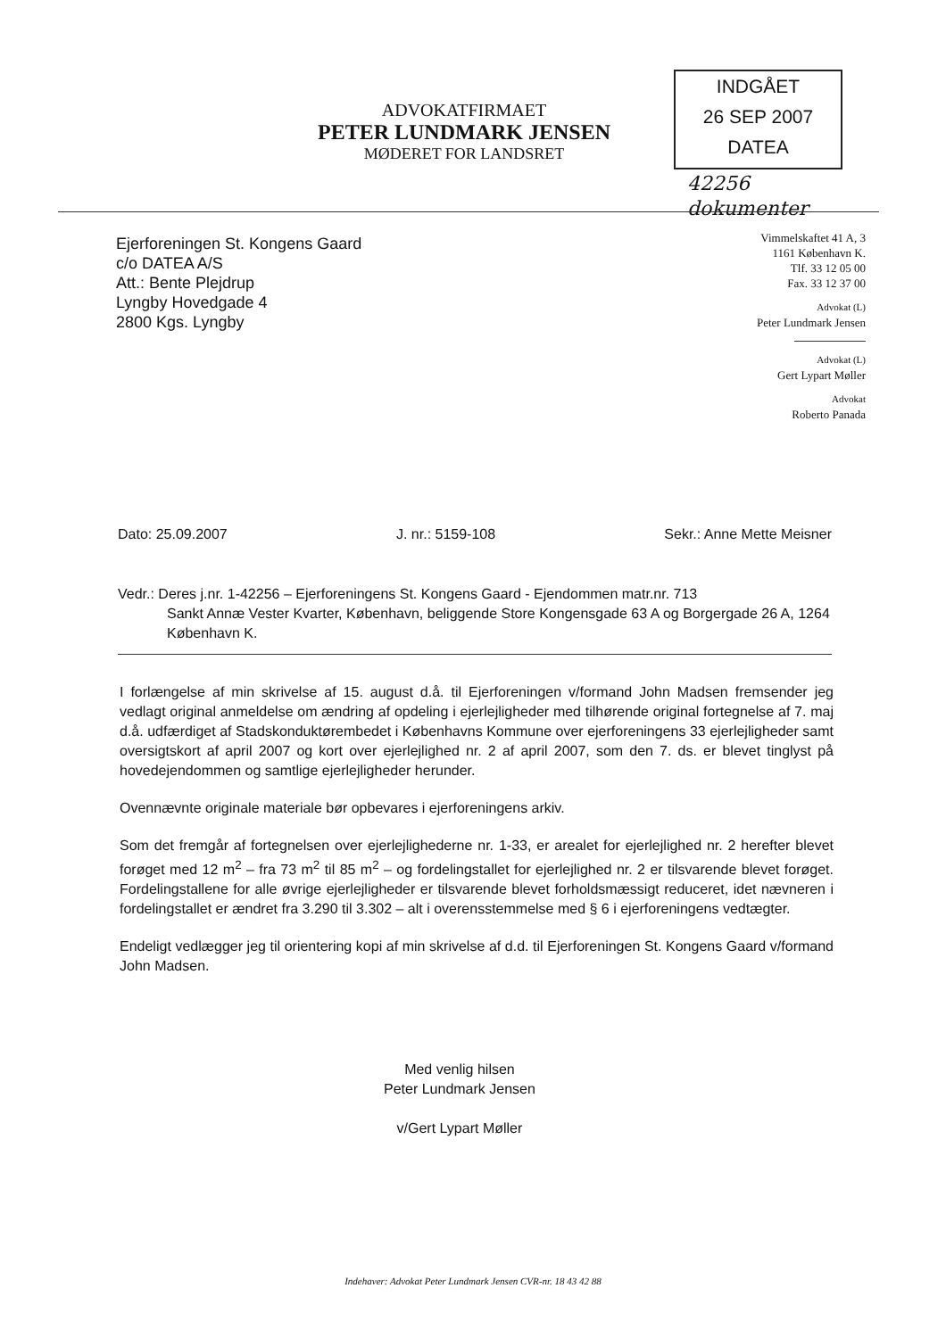ADVOKATFIRMAET
PETER LUNDMARK JENSEN
MØDERET FOR LANDSRET
INDGÅET
26 SEP 2007
DATEA
42256
dokumenter
Ejerforeningen St. Kongens Gaard
c/o DATEA A/S
Att.: Bente Plejdrup
Lyngby Hovedgade 4
2800 Kgs. Lyngby
Vimmelskaftet 41 A, 3
1161 København K.
Tlf. 33 12 05 00
Fax. 33 12 37 00
Advokat (L)
Peter Lundmark Jensen
Advokat (L)
Gert Lypart Møller
Advokat
Roberto Panada
Dato: 25.09.2007 J. nr.: 5159-108 Sekr.: Anne Mette Meisner
Vedr.: Deres j.nr. 1-42256 – Ejerforeningens St. Kongens Gaard - Ejendommen matr.nr. 713
Sankt Annæ Vester Kvarter, København, beliggende Store Kongensgade 63 A og Borgergade 26 A, 1264 København K.
I forlængelse af min skrivelse af 15. august d.å. til Ejerforeningen v/formand John Madsen fremsender jeg vedlagt original anmeldelse om ændring af opdeling i ejerlejligheder med tilhørende original fortegnelse af 7. maj d.å. udfærdiget af Stadskonduktørembedet i Københavns Kommune over ejerforeningens 33 ejerlejligheder samt oversigtskort af april 2007 og kort over ejerlejlighed nr. 2 af april 2007, som den 7. ds. er blevet tinglyst på hovedejendommen og samtlige ejerlejligheder herunder.
Ovennævnte originale materiale bør opbevares i ejerforeningens arkiv.
Som det fremgår af fortegnelsen over ejerlejlighederne nr. 1-33, er arealet for ejerlejlighed nr. 2 herefter blevet forøget med 12 m<sup>2</sup> – fra 73 m<sup>2</sup> til 85 m<sup>2</sup> – og fordelingstallet for ejerlejlighed nr. 2 er tilsvarende blevet forøget. Fordelingstallene for alle øvrige ejerlejligheder er tilsvarende blevet forholdsmæssigt reduceret, idet nævneren i fordelingstallet er ændret fra 3.290 til 3.302 – alt i overensstemmelse med § 6 i ejerforeningens vedtægter.
Endeligt vedlægger jeg til orientering kopi af min skrivelse af d.d. til Ejerforeningen St. Kongens Gaard v/formand John Madsen.
Med venlig hilsen
Peter Lundmark Jensen
v/Gert Lypart Møller
Indehaver: Advokat Peter Lundmark Jensen CVR-nr. 18 43 42 88